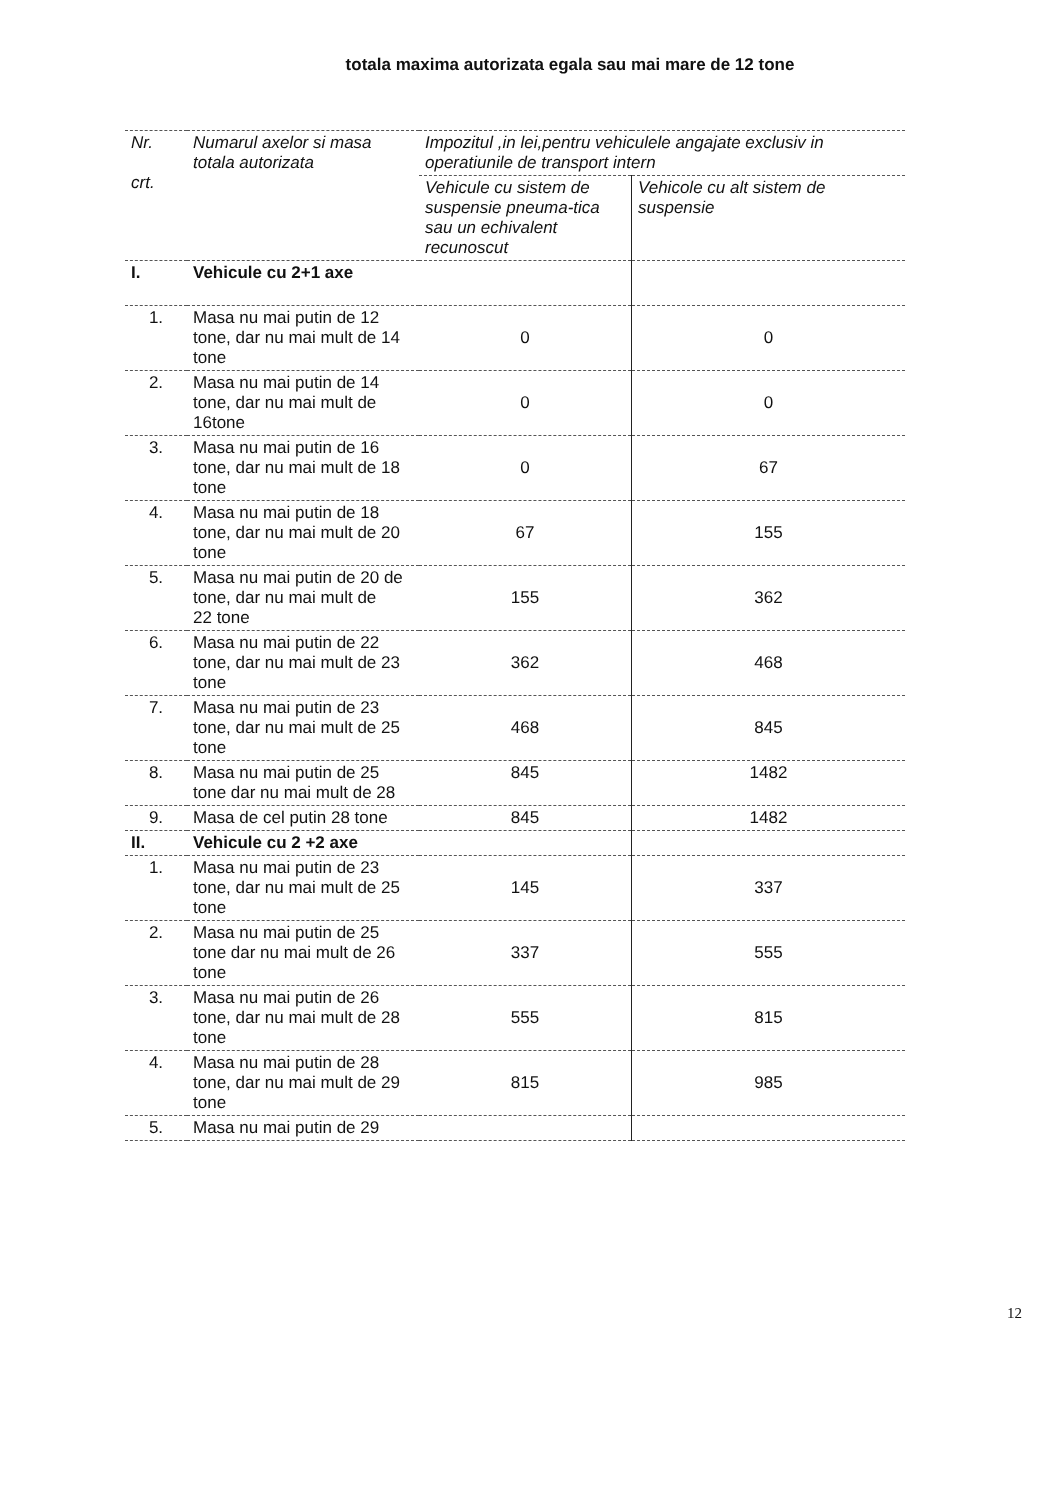totala maxima autorizata egala sau mai mare de 12 tone
| Nr. crt. | Numarul axelor si masa totala autorizata | Impozitul ,in lei,pentru vehiculele angajate exclusiv in operatiunile de transport intern | |
| --- | --- | --- | --- |
| | | Vehicule cu sistem de suspensie pneuma-tica sau un echivalent recunoscut | Vehicole cu alt sistem de suspensie |
| I. | Vehicule cu 2+1 axe | | |
| 1. | Masa nu mai putin de 12 tone, dar nu mai mult de 14 tone | 0 | 0 |
| 2. | Masa nu mai putin de 14 tone, dar nu mai mult de 16tone | 0 | 0 |
| 3. | Masa nu mai putin de 16 tone, dar nu mai mult de 18 tone | 0 | 67 |
| 4. | Masa nu mai putin de 18 tone, dar nu mai mult de 20 tone | 67 | 155 |
| 5. | Masa nu mai putin de 20 de tone, dar nu mai mult de 22 tone | 155 | 362 |
| 6. | Masa nu mai putin de 22 tone, dar nu mai mult de 23 tone | 362 | 468 |
| 7. | Masa nu mai putin de 23 tone, dar nu mai mult de 25 tone | 468 | 845 |
| 8. | Masa nu mai putin de 25 tone dar nu mai mult de 28 | 845 | 1482 |
| 9. | Masa de cel putin 28 tone | 845 | 1482 |
| II. | Vehicule cu 2 +2 axe | | |
| 1. | Masa nu mai putin de 23 tone, dar nu mai mult de 25 tone | 145 | 337 |
| 2. | Masa nu mai putin de 25 tone dar nu mai mult de 26 tone | 337 | 555 |
| 3. | Masa nu mai putin de 26 tone, dar nu mai mult de 28 tone | 555 | 815 |
| 4. | Masa nu mai putin de 28 tone, dar nu mai mult de 29 tone | 815 | 985 |
| 5. | Masa nu mai putin de 29 | | |
12